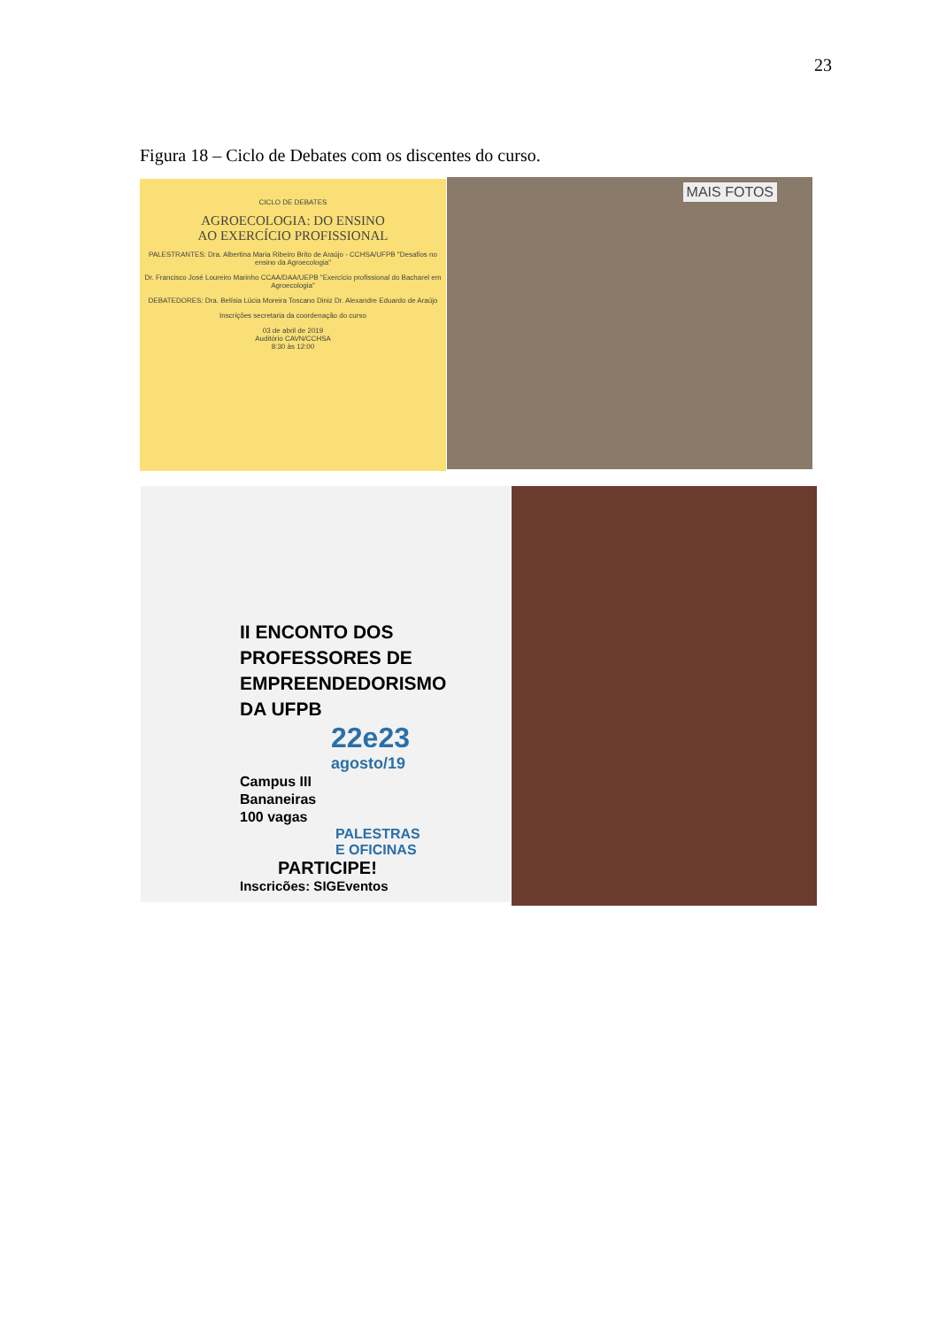23
Figura 18 – Ciclo de Debates com os discentes do curso.
CICLO DE DEBATES
AGROECOLOGIA: DO ENSINO
AO EXERCÍCIO PROFISSIONAL
PALESTRANTES: Dra. Albertina Maria Ribeiro Brito de Araújo - CCHSA/UFPB "Desafios no ensino da Agroecologia"
Dr. Francisco José Loureiro Marinho CCAA/DAA/UEPB "Exercício profissional do Bacharel em Agroecologia"
DEBATEDORES: Dra. Belísia Lúcia Moreira Toscano Diniz Dr. Alexandre Eduardo de Araújo
Inscrições secretaria da coordenação do curso
03 de abril de 2019
Auditório CAVN/CCHSA
8:30 às 12:00
MAIS FOTOS
II ENCONTO DOS
PROFESSORES DE
EMPREENDEDORISMO
DA UFPB
22e23
agosto/19
Campus III
Bananeiras
100 vagas
PALESTRAS
E OFICINAS
PARTICIPE!
Inscricões: SIGEventos